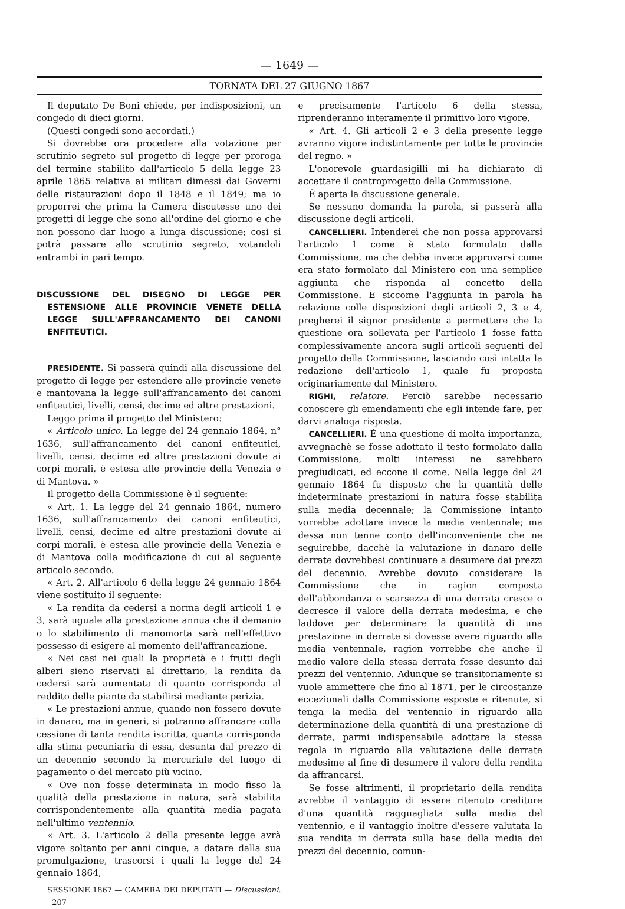— 1649 —
TORNATA DEL 27 GIUGNO 1867
Il deputato De Boni chiede, per indisposizioni, un congedo di dieci giorni.
(Questi congedi sono accordati.)
Si dovrebbe ora procedere alla votazione per scrutinio segreto sul progetto di legge per proroga del termine stabilito dall'articolo 5 della legge 23 aprile 1865 relativa ai militari dimessi dai Governi delle ristaurazioni dopo il 1848 e il 1849; ma io proporrei che prima la Camera discutesse uno dei progetti di legge che sono all'ordine del giorno e che non possono dar luogo a lunga discussione; così si potrà passare allo scrutinio segreto, votandoli entrambi in pari tempo.
DISCUSSIONE DEL DISEGNO DI LEGGE PER ESTENSIONE ALLE PROVINCIE VENETE DELLA LEGGE SULL'AFFRANCAMENTO DEI CANONI ENFITEUTICI.
PRESIDENTE. Si passerà quindi alla discussione del progetto di legge per estendere alle provincie venete e mantovana la legge sull'affrancamento dei canoni enfiteutici, livelli, censi, decime ed altre prestazioni.
Leggo prima il progetto del Ministero:
« Articolo unico. La legge del 24 gennaio 1864, n° 1636, sull'affrancamento dei canoni enfiteutici, livelli, censi, decime ed altre prestazioni dovute ai corpi morali, è estesa alle provincie della Venezia e di Mantova. »
Il progetto della Commissione è il seguente:
« Art. 1. La legge del 24 gennaio 1864, numero 1636, sull'affrancamento dei canoni enfiteutici, livelli, censi, decime ed altre prestazioni dovute ai corpi morali, è estesa alle provincie della Venezia e di Mantova colla modificazione di cui al seguente articolo secondo.
« Art. 2. All'articolo 6 della legge 24 gennaio 1864 viene sostituito il seguente:
« La rendita da cedersi a norma degli articoli 1 e 3, sarà uguale alla prestazione annua che il demanio o lo stabilimento di manomorta sarà nell'effettivo possesso di esigere al momento dell'affrancazione.
« Nei casi nei quali la proprietà e i frutti degli alberi sieno riservati al direttario, la rendita da cedersi sarà aumentata di quanto corrisponda al reddito delle piante da stabilirsi mediante perizia.
« Le prestazioni annue, quando non fossero dovute in danaro, ma in generi, si potranno affrancare colla cessione di tanta rendita iscritta, quanta corrisponda alla stima pecuniaria di essa, desunta dal prezzo di un decennio secondo la mercuriale del luogo di pagamento o del mercato più vicino.
« Ove non fosse determinata in modo fisso la qualità della prestazione in natura, sarà stabilita corrispondentemente alla quantità media pagata nell'ultimo ventennio.
« Art. 3. L'articolo 2 della presente legge avrà vigore soltanto per anni cinque, a datare dalla sua promulgazione, trascorsi i quali la legge del 24 gennaio 1864,
SESSIONE 1867 — CAMERA DEI DEPUTATI — Discussioni. 207
e precisamente l'articolo 6 della stessa, riprenderanno interamente il primitivo loro vigore.
« Art. 4. Gli articoli 2 e 3 della presente legge avranno vigore indistintamente per tutte le provincie del regno. »
L'onorevole guardasigilli mi ha dichiarato di accettare il controprogetto della Commissione.
È aperta la discussione generale.
Se nessuno domanda la parola, si passerà alla discussione degli articoli.
CANCELLIERI. Intenderei che non possa approvarsi l'articolo 1 come è stato formolato dalla Commissione, ma che debba invece approvarsi come era stato formolato dal Ministero con una semplice aggiunta che risponda al concetto della Commissione. E siccome l'aggiunta in parola ha relazione colle disposizioni degli articoli 2, 3 e 4, pregherei il signor presidente a permettere che la questione ora sollevata per l'articolo 1 fosse fatta complessivamente ancora sugli articoli seguenti del progetto della Commissione, lasciando così intatta la redazione dell'articolo 1, quale fu proposta originariamente dal Ministero.
RIGHI, relatore. Perciò sarebbe necessario conoscere gli emendamenti che egli intende fare, per darvi analoga risposta.
CANCELLIERI. È una questione di molta importanza, avvegnachè se fosse adottato il testo formolato dalla Commissione, molti interessi ne sarebbero pregiudicati, ed eccone il come. Nella legge del 24 gennaio 1864 fu disposto che la quantità delle indeterminate prestazioni in natura fosse stabilita sulla media decennale; la Commissione intanto vorrebbe adottare invece la media ventennale; ma dessa non tenne conto dell'inconveniente che ne seguirebbe, dacchè la valutazione in danaro delle derrate dovrebbesi continuare a desumere dai prezzi del decennio. Avrebbe dovuto considerare la Commissione che in ragion composta dell'abbondanza o scarsezza di una derrata cresce o decresce il valore della derrata medesima, e che laddove per determinare la quantità di una prestazione in derrate si dovesse avere riguardo alla media ventennale, ragion vorrebbe che anche il medio valore della stessa derrata fosse desunto dai prezzi del ventennio. Adunque se transitoriamente si vuole ammettere che fino al 1871, per le circostanze eccezionali dalla Commissione esposte e ritenute, si tenga la media del ventennio in riguardo alla determinazione della quantità di una prestazione di derrate, parmi indispensabile adottare la stessa regola in riguardo alla valutazione delle derrate medesime al fine di desumere il valore della rendita da affrancarsi.
Se fosse altrimenti, il proprietario della rendita avrebbe il vantaggio di essere ritenuto creditore d'una quantità ragguagliata sulla media del ventennio, e il vantaggio inoltre d'essere valutata la sua rendita in derrata sulla base della media dei prezzi del decennio, comun-